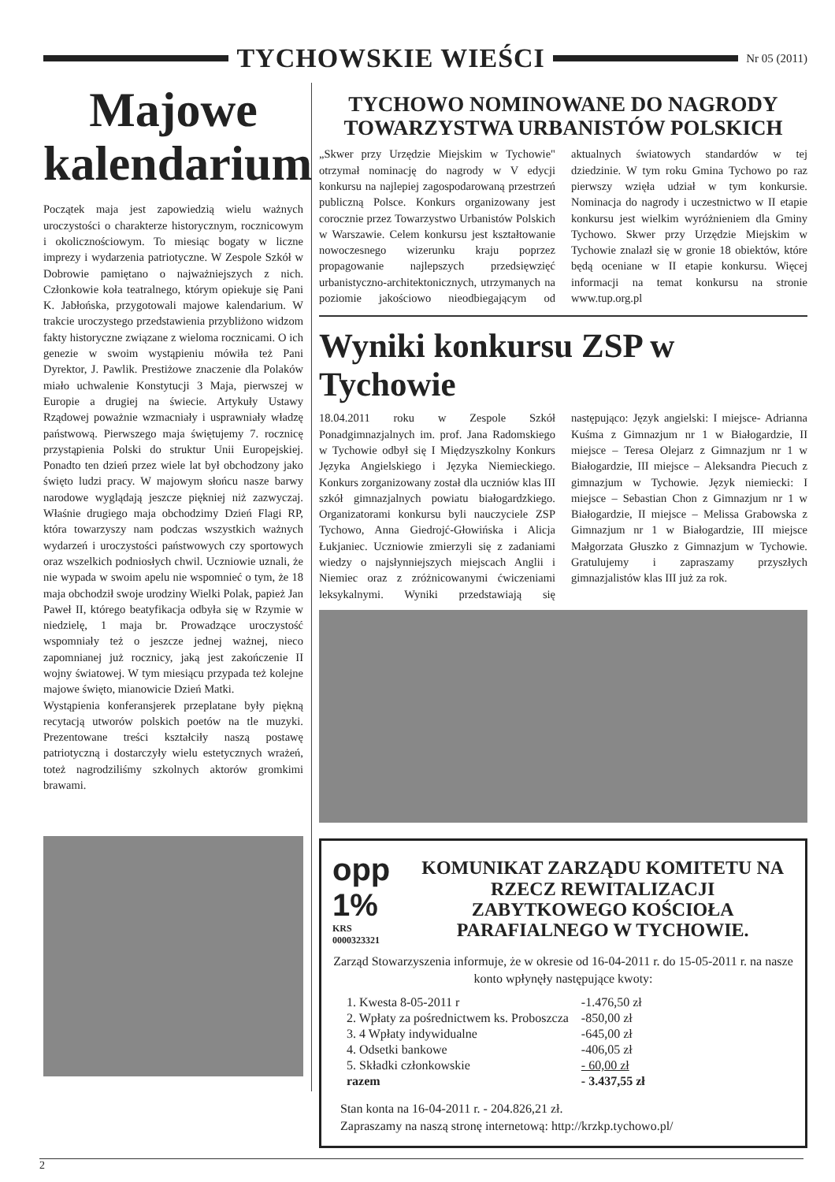TYCHOWSKIE WIEŚCI
Nr 05 (2011)
Majowe kalendarium
Początek maja jest zapowiedzią wielu ważnych uroczystości o charakterze historycznym, rocznicowym i okolicznościowym. To miesiąc bogaty w liczne imprezy i wydarzenia patriotyczne. W Zespole Szkół w Dobrowie pamiętano o najważniejszych z nich. Członkowie koła teatralnego, którym opiekuje się Pani K. Jabłońska, przygotowali majowe kalendarium. W trakcie uroczystego przedstawienia przybliżono widzom fakty historyczne związane z wieloma rocznicami. O ich genezie w swoim wystąpieniu mówiła też Pani Dyrektor, J. Pawlik. Prestiżowe znaczenie dla Polaków miało uchwalenie Konstytucji 3 Maja, pierwszej w Europie a drugiej na świecie. Artykuły Ustawy Rządowej poważnie wzmacniały i usprawniały władzę państwową. Pierwszego maja świętujemy 7. rocznicę przystąpienia Polski do struktur Unii Europejskiej. Ponadto ten dzień przez wiele lat był obchodzony jako święto ludzi pracy. W majowym słońcu nasze barwy narodowe wyglądają jeszcze piękniej niż zazwyczaj. Właśnie drugiego maja obchodzimy Dzień Flagi RP, która towarzyszy nam podczas wszystkich ważnych wydarzeń i uroczystości państwowych czy sportowych oraz wszelkich podniosłych chwil. Uczniowie uznali, że nie wypada w swoim apelu nie wspomnieć o tym, że 18 maja obchodził swoje urodziny Wielki Polak, papież Jan Paweł II, którego beatyfikacja odbyła się w Rzymie w niedzielę, 1 maja br. Prowadzące uroczystość wspomniały też o jeszcze jednej ważnej, nieco zapomnianej już rocznicy, jaką jest zakończenie II wojny światowej. W tym miesiącu przypada też kolejne majowe święto, mianowicie Dzień Matki.
Wystąpienia konferansjerek przeplatane były piękną recytacją utworów polskich poetów na tle muzyki. Prezentowane treści kształciły naszą postawę patriotyczną i dostarczyły wielu estetycznych wrażeń, toteż nagrodziliśmy szkolnych aktorów gromkimi brawami.
TYCHOWO NOMINOWANE DO NAGRODY TOWARZYSTWA URBANISTÓW POLSKICH
„Skwer przy Urzędzie Miejskim w Tychowie" otrzymał nominację do nagrody w V edycji konkursu na najlepiej zagospodarowaną przestrzeń publiczną Polsce. Konkurs organizowany jest corocznie przez Towarzystwo Urbanistów Polskich w Warszawie. Celem konkursu jest kształtowanie nowoczesnego wizerunku kraju poprzez propagowanie najlepszych przedsięwzięć urbanistyczno-architektonicznych, utrzymanych na poziomie jakościowo nieodbiegającym od aktualnych światowych standardów w tej dziedzinie. W tym roku Gmina Tychowo po raz pierwszy wzięła udział w tym konkursie. Nominacja do nagrody i uczestnictwo w II etapie konkursu jest wielkim wyróżnieniem dla Gminy Tychowo. Skwer przy Urzędzie Miejskim w Tychowie znalazł się w gronie 18 obiektów, które będą oceniane w II etapie konkursu. Więcej informacji na temat konkursu na stronie www.tup.org.pl
Wyniki konkursu ZSP w Tychowie
18.04.2011 roku w Zespole Szkół Ponadgimnazjalnych im. prof. Jana Radomskiego w Tychowie odbył się I Międzyszkolny Konkurs Języka Angielskiego i Języka Niemieckiego. Konkurs zorganizowany został dla uczniów klas III szkół gimnazjalnych powiatu białogardzkiego. Organizatorami konkursu byli nauczyciele ZSP Tychowo, Anna Giedrojć-Głowińska i Alicja Łukjaniec. Uczniowie zmierzyli się z zadaniami wiedzy o najsłynniejszych miejscach Anglii i Niemiec oraz z zróżnicowanymi ćwiczeniami leksykalnymi. Wyniki przedstawiają się następująco: Język angielski: I miejsce- Adrianna Kuśma z Gimnazjum nr 1 w Białogardzie, II miejsce – Teresa Olejarz z Gimnazjum nr 1 w Białogardzie, III miejsce – Aleksandra Piecuch z gimnazjum w Tychowie. Język niemiecki: I miejsce – Sebastian Chon z Gimnazjum nr 1 w Białogardzie, II miejsce – Melissa Grabowska z Gimnazjum nr 1 w Białogardzie, III miejsce Małgorzata Głuszko z Gimnazjum w Tychowie. Gratulujemy i zapraszamy przyszłych gimnazjalistów klas III już za rok.
opp 1%
KRS 0000323321
KOMUNIKAT ZARZĄDU KOMITETU NA RZECZ REWITALIZACJI ZABYTKOWEGO KOŚCIOŁA PARAFIALNEGO W TYCHOWIE.
Zarząd Stowarzyszenia informuje, że w okresie od 16-04-2011 r. do 15-05-2011 r. na nasze konto wpłynęły następujące kwoty:
| 1. Kwesta 8-05-2011 r | -1.476,50 zł |
| 2. Wpłaty za pośrednictwem ks. Proboszcza | -850,00 zł |
| 3. 4 Wpłaty indywidualne | -645,00 zł |
| 4. Odsetki bankowe | -406,05 zł |
| 5. Składki członkowskie | - 60,00 zł |
| razem | - 3.437,55 zł |
Stan konta na 16-04-2011 r. - 204.826,21 zł.
Zapraszamy na naszą stronę internetową: http://krzkp.tychowo.pl/
2